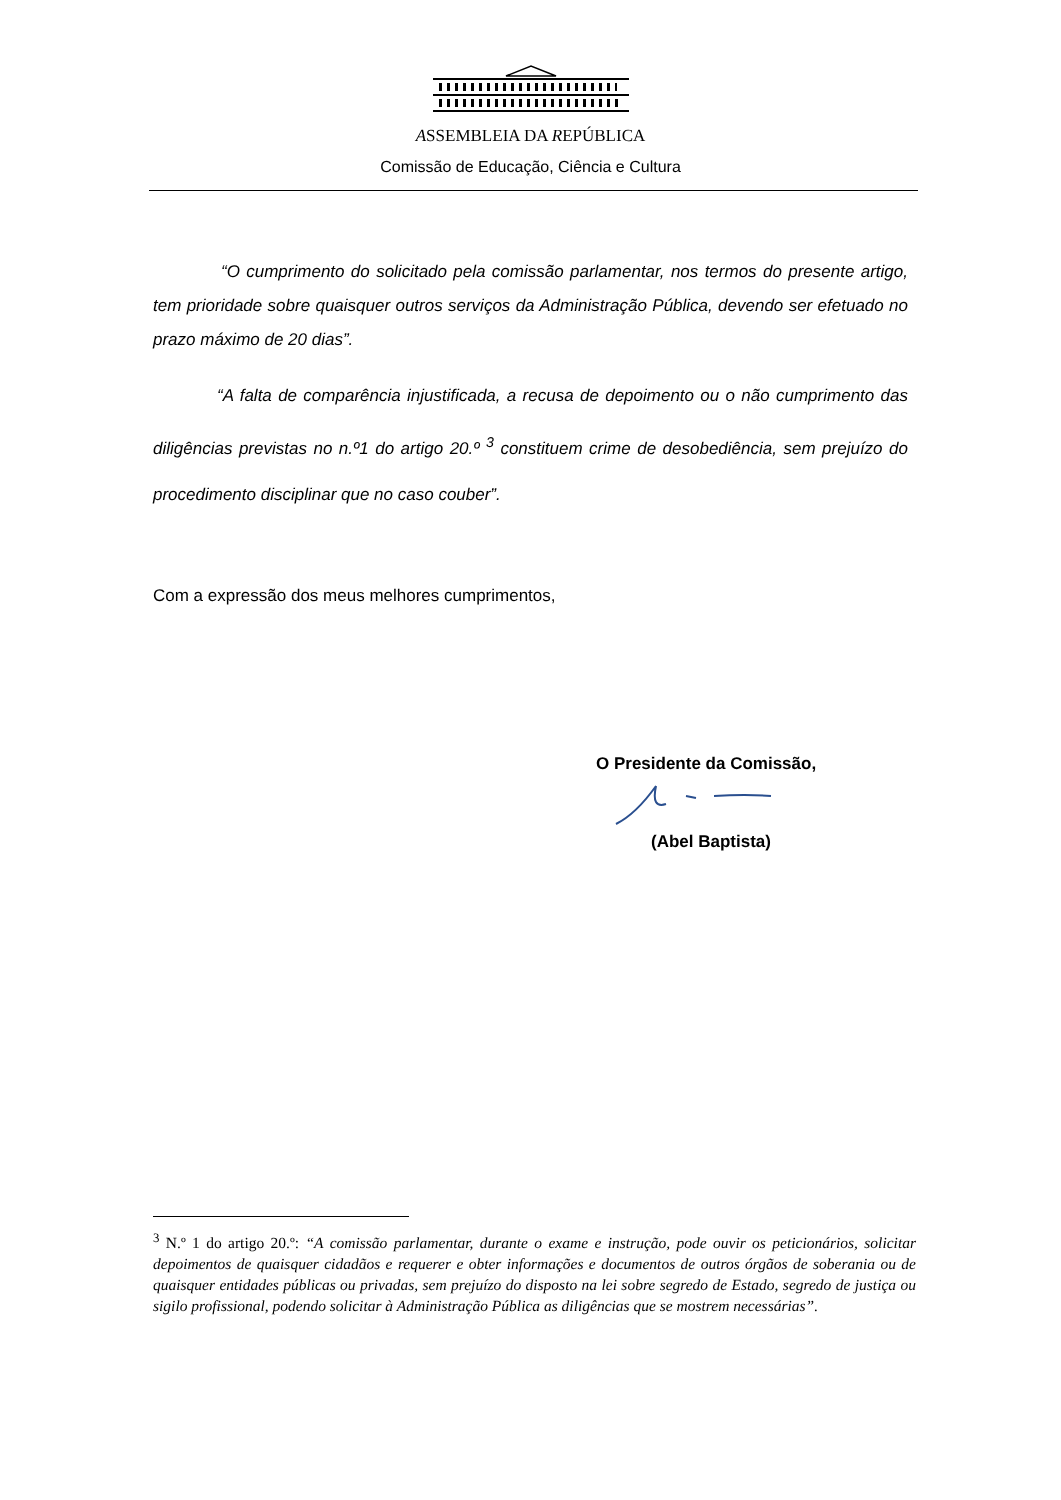ASSEMBLEIA DA REPÚBLICA
Comissão de Educação, Ciência e Cultura
“O cumprimento do solicitado pela comissão parlamentar, nos termos do presente artigo, tem prioridade sobre quaisquer outros serviços da Administração Pública, devendo ser efetuado no prazo máximo de 20 dias”.
“A falta de comparência injustificada, a recusa de depoimento ou o não cumprimento das diligências previstas no n.º1 do artigo 20.º <sup>3</sup> constituem crime de desobediência, sem prejuízo do procedimento disciplinar que no caso couber”.
Com a expressão dos meus melhores cumprimentos,
O Presidente da Comissão,
(Abel Baptista)
<sup>3</sup> N.º 1 do artigo 20.º: “A comissão parlamentar, durante o exame e instrução, pode ouvir os peticionários, solicitar depoimentos de quaisquer cidadãos e requerer e obter informações e documentos de outros órgãos de soberania ou de quaisquer entidades públicas ou privadas, sem prejuízo do disposto na lei sobre segredo de Estado, segredo de justiça ou sigilo profissional, podendo solicitar à Administração Pública as diligências que se mostrem necessárias”.